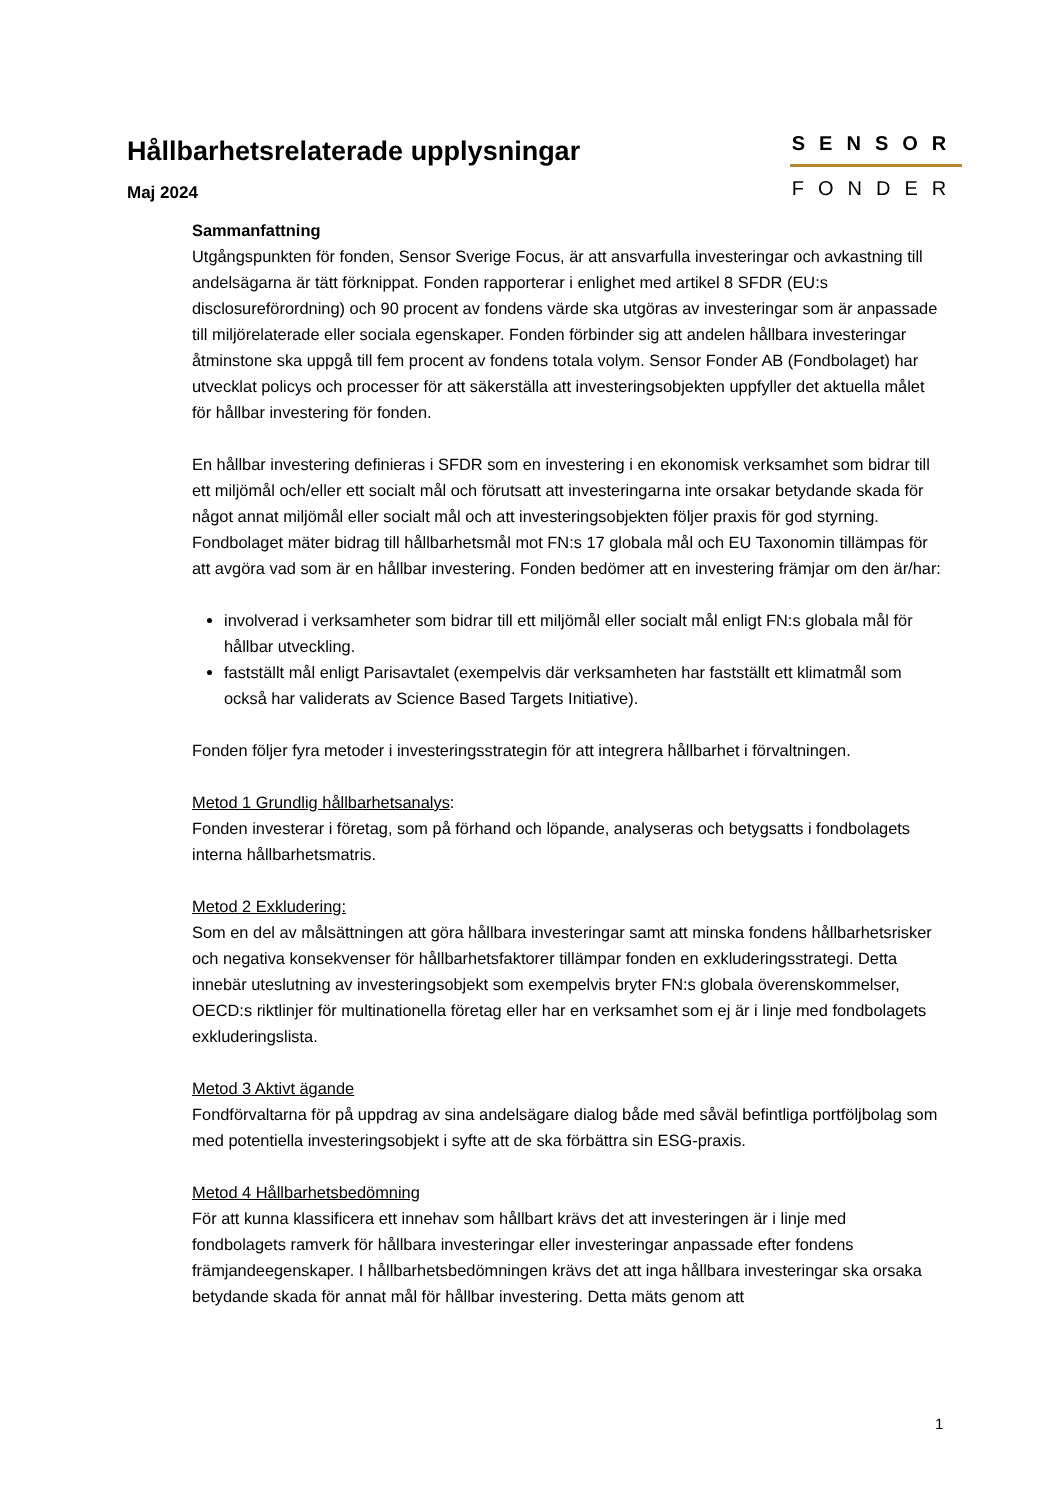Hållbarhetsrelaterade upplysningar
Maj 2024
SENSOR
FONDER
Sammanfattning
Utgångspunkten för fonden, Sensor Sverige Focus, är att ansvarfulla investeringar och avkastning till andelsägarna är tätt förknippat. Fonden rapporterar i enlighet med artikel 8 SFDR (EU:s disclosureförordning) och 90 procent av fondens värde ska utgöras av investeringar som är anpassade till miljörelaterade eller sociala egenskaper. Fonden förbinder sig att andelen hållbara investeringar åtminstone ska uppgå till fem procent av fondens totala volym. Sensor Fonder AB (Fondbolaget) har utvecklat policys och processer för att säkerställa att investeringsobjekten uppfyller det aktuella målet för hållbar investering för fonden.
En hållbar investering definieras i SFDR som en investering i en ekonomisk verksamhet som bidrar till ett miljömål och/eller ett socialt mål och förutsatt att investeringarna inte orsakar betydande skada för något annat miljömål eller socialt mål och att investeringsobjekten följer praxis för god styrning. Fondbolaget mäter bidrag till hållbarhetsmål mot FN:s 17 globala mål och EU Taxonomin tillämpas för att avgöra vad som är en hållbar investering. Fonden bedömer att en investering främjar om den är/har:
involverad i verksamheter som bidrar till ett miljömål eller socialt mål enligt FN:s globala mål för hållbar utveckling.
fastställt mål enligt Parisavtalet (exempelvis där verksamheten har fastställt ett klimatmål som också har validerats av Science Based Targets Initiative).
Fonden följer fyra metoder i investeringsstrategin för att integrera hållbarhet i förvaltningen.
Metod 1 Grundlig hållbarhetsanalys:
Fonden investerar i företag, som på förhand och löpande, analyseras och betygsatts i fondbolagets interna hållbarhetsmatris.
Metod 2 Exkludering:
Som en del av målsättningen att göra hållbara investeringar samt att minska fondens hållbarhetsrisker och negativa konsekvenser för hållbarhetsfaktorer tillämpar fonden en exkluderingsstrategi. Detta innebär uteslutning av investeringsobjekt som exempelvis bryter FN:s globala överenskommelser, OECD:s riktlinjer för multinationella företag eller har en verksamhet som ej är i linje med fondbolagets exkluderingslista.
Metod 3 Aktivt ägande
Fondförvaltarna för på uppdrag av sina andelsägare dialog både med såväl befintliga portföljbolag som med potentiella investeringsobjekt i syfte att de ska förbättra sin ESG-praxis.
Metod 4 Hållbarhetsbedömning
För att kunna klassificera ett innehav som hållbart krävs det att investeringen är i linje med fondbolagets ramverk för hållbara investeringar eller investeringar anpassade efter fondens främjandeegenskaper. I hållbarhetsbedömningen krävs det att inga hållbara investeringar ska orsaka betydande skada för annat mål för hållbar investering. Detta mäts genom att
1